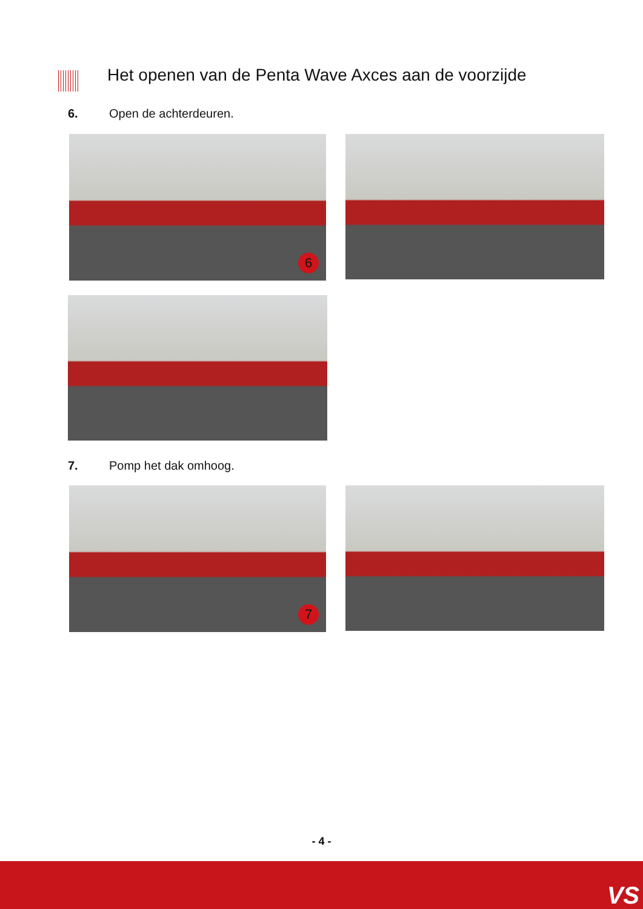Het openen van de Penta Wave Axces aan de voorzijde
6. Open de achterdeuren.
6
7. Pomp het dak omhoog.
7
- 4 -
VS